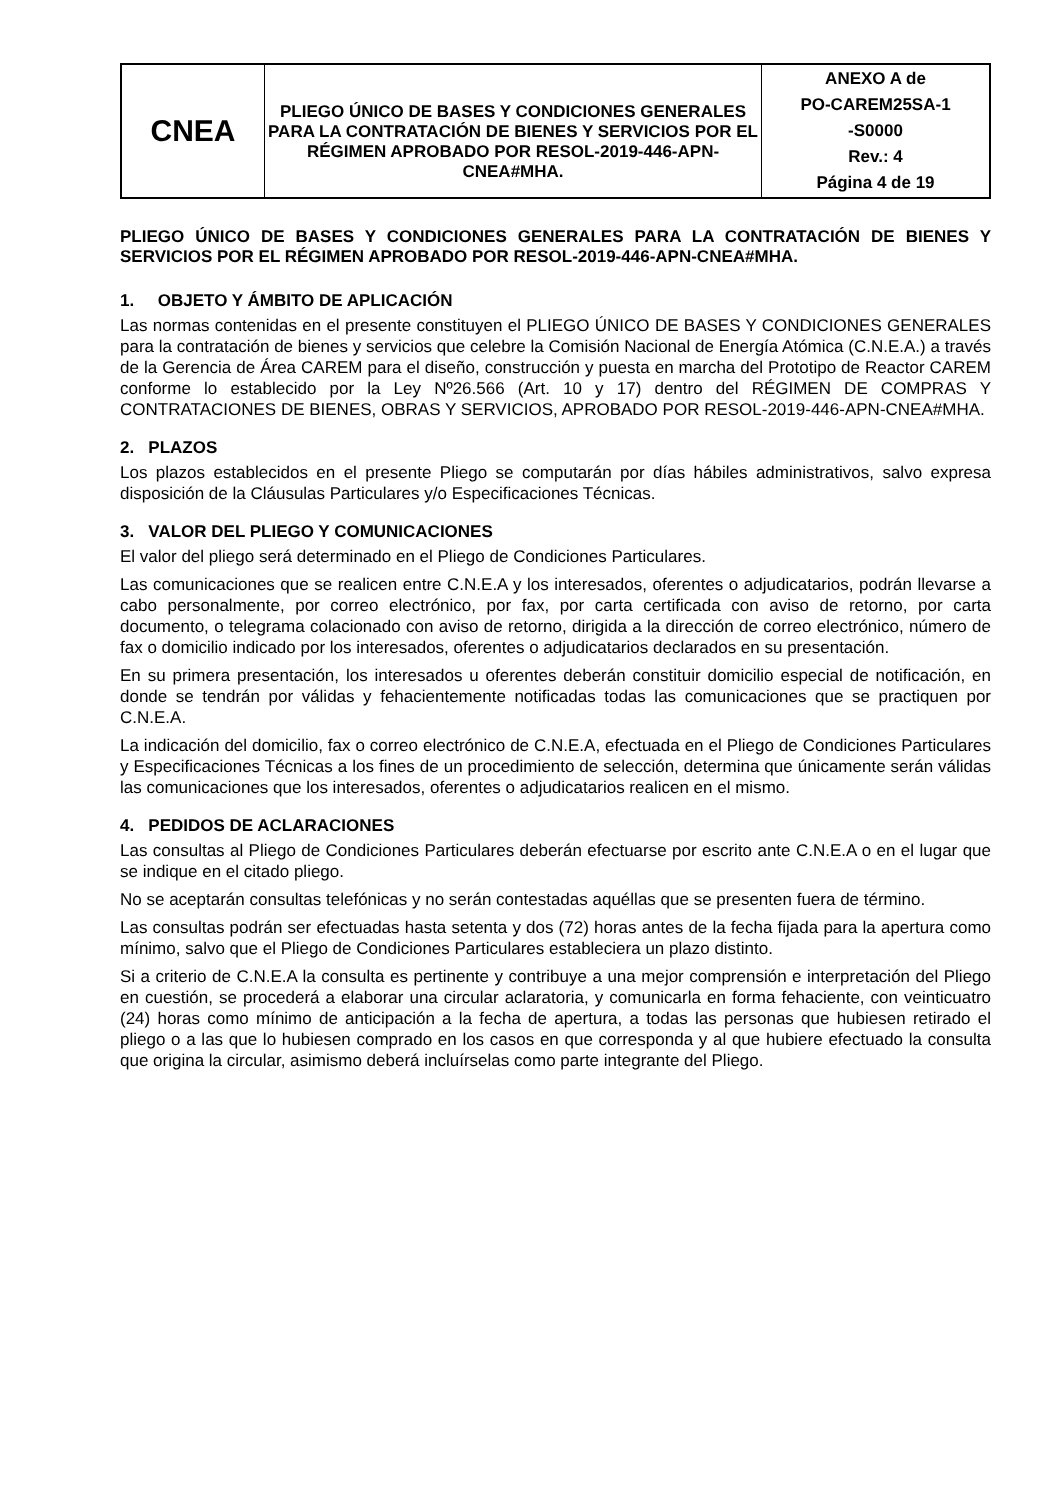| CNEA | PLIEGO ÚNICO DE BASES Y CONDICIONES GENERALES PARA LA CONTRATACIÓN DE BIENES Y SERVICIOS POR EL RÉGIMEN APROBADO POR RESOL-2019-446-APN-CNEA#MHA. | ANEXO A de PO-CAREM25SA-1 -S0000 Rev.: 4 Página 4 de 19 |
PLIEGO ÚNICO DE BASES Y CONDICIONES GENERALES PARA LA CONTRATACIÓN DE BIENES Y SERVICIOS POR EL RÉGIMEN APROBADO POR RESOL-2019-446-APN-CNEA#MHA.
1. OBJETO Y ÁMBITO DE APLICACIÓN
Las normas contenidas en el presente constituyen el PLIEGO ÚNICO DE BASES Y CONDICIONES GENERALES para la contratación de bienes y servicios que celebre la Comisión Nacional de Energía Atómica (C.N.E.A.) a través de la Gerencia de Área CAREM para el diseño, construcción y puesta en marcha del Prototipo de Reactor CAREM conforme lo establecido por la Ley Nº26.566 (Art. 10 y 17) dentro del RÉGIMEN DE COMPRAS Y CONTRATACIONES DE BIENES, OBRAS Y SERVICIOS, APROBADO POR RESOL-2019-446-APN-CNEA#MHA.
2. PLAZOS
Los plazos establecidos en el presente Pliego se computarán por días hábiles administrativos, salvo expresa disposición de la Cláusulas Particulares y/o Especificaciones Técnicas.
3. VALOR DEL PLIEGO Y COMUNICACIONES
El valor del pliego será determinado en el Pliego de Condiciones Particulares.
Las comunicaciones que se realicen entre C.N.E.A y los interesados, oferentes o adjudicatarios, podrán llevarse a cabo personalmente, por correo electrónico, por fax, por carta certificada con aviso de retorno, por carta documento, o telegrama colacionado con aviso de retorno, dirigida a la dirección de correo electrónico, número de fax o domicilio indicado por los interesados, oferentes o adjudicatarios declarados en su presentación.
En su primera presentación, los interesados u oferentes deberán constituir domicilio especial de notificación, en donde se tendrán por válidas y fehacientemente notificadas todas las comunicaciones que se practiquen por C.N.E.A.
La indicación del domicilio, fax o correo electrónico de C.N.E.A, efectuada en el Pliego de Condiciones Particulares y Especificaciones Técnicas a los fines de un procedimiento de selección, determina que únicamente serán válidas las comunicaciones que los interesados, oferentes o adjudicatarios realicen en el mismo.
4. PEDIDOS DE ACLARACIONES
Las consultas al Pliego de Condiciones Particulares deberán efectuarse por escrito ante C.N.E.A o en el lugar que se indique en el citado pliego.
No se aceptarán consultas telefónicas y no serán contestadas aquéllas que se presenten fuera de término.
Las consultas podrán ser efectuadas hasta setenta y dos (72) horas antes de la fecha fijada para la apertura como mínimo, salvo que el Pliego de Condiciones Particulares estableciera un plazo distinto.
Si a criterio de C.N.E.A la consulta es pertinente y contribuye a una mejor comprensión e interpretación del Pliego en cuestión, se procederá a elaborar una circular aclaratoria, y comunicarla en forma fehaciente, con veinticuatro (24) horas como mínimo de anticipación a la fecha de apertura, a todas las personas que hubiesen retirado el pliego o a las que lo hubiesen comprado en los casos en que corresponda y al que hubiere efectuado la consulta que origina la circular, asimismo deberá incluírselas como parte integrante del Pliego.